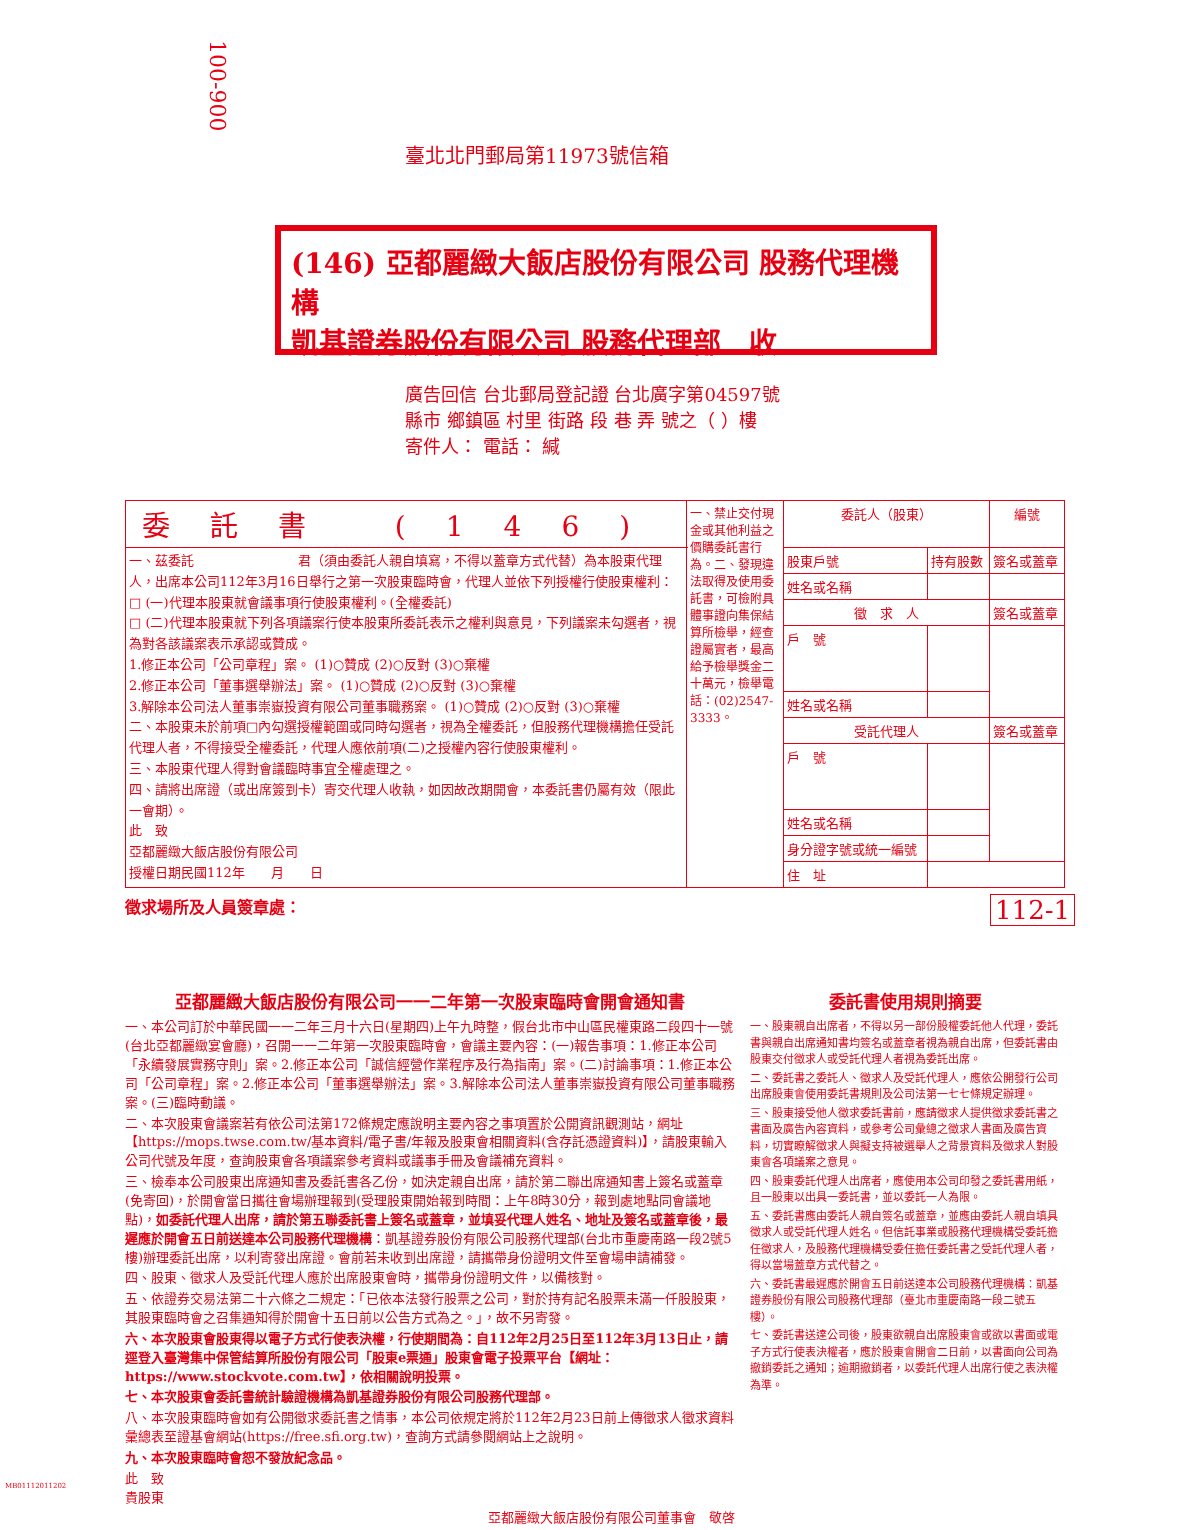100-900
臺北北門郵局第11973號信箱
(146) 亞都麗緻大飯店股份有限公司 股務代理機構
凱基證券股份有限公司 股務代理部　收
廣告回信 台北郵局登記證 台北廣字第04597號
縣市 鄉鎮區 村里 街路 段 巷 弄 號之（ ）樓
寄件人： 電話： 緘
| 委託書 (146) | 一、禁止交付現金或其他利益之價購委託書行為。二、發現違法取得及使用委託書，可檢附具體事證向集保結算所檢舉，經查證屬實者，最高給予檢舉獎金二十萬元，檢舉電話：(02)2547-3333。 | 委託人（股東） | | 編號 |
| 一、茲委託 君（須由委託人親自填寫，不得以蓋章方式代替）為本股東代理人，出席本公司112年3月16日舉行之第一次股東臨時會，代理人並依下列授權行使股東權利： □ (一)代理本股東就會議事項行使股東權利。(全權委託) □ (二)代理本股東就下列各項議案行使本股東所委託表示之權利與意見，下列議案未勾選者，視為對各該議案表示承認或贊成。 1.修正本公司「公司章程」案。 (1)○贊成 (2)○反對 (3)○棄權 2.修正本公司「董事選舉辦法」案。 (1)○贊成 (2)○反對 (3)○棄權 3.解除本公司法人董事崇嶽投資有限公司董事職務案。 (1)○贊成 (2)○反對 (3)○棄權 二、本股東未於前項□內勾選授權範圍或同時勾選者，視為全權委託，但股務代理機構擔任受託代理人者，不得接受全權委託，代理人應依前項(二)之授權內容行使股東權利。 三、本股東代理人得對會議臨時事宜全權處理之。 四、請將出席證（或出席簽到卡）寄交代理人收執，如因故改期開會，本委託書仍屬有效（限此一會期）。 此 致 亞都麗緻大飯店股份有限公司 授權日期民國112年 月 日 | | 股東戶號 | 持有股數 | 簽名或蓋章 |
| | | 姓名或名稱 | | |
| | | 徵 求 人 | | 簽名或蓋章 |
| | | 戶 號 | | |
| | | 姓名或名稱 | | |
| | | 受託代理人 | | 簽名或蓋章 |
| | | 戶 號 | | |
| | | 姓名或名稱 | | |
| | | 身分證字號或統一編號 | | |
| | | 住 址 | | |
徵求場所及人員簽章處： 112-1
亞都麗緻大飯店股份有限公司一一二年第一次股東臨時會開會通知書
一、本公司訂於中華民國一一二年三月十六日(星期四)上午九時整，假台北市中山區民權東路二段四十一號(台北亞都麗緻宴會廳)，召開一一二年第一次股東臨時會，會議主要內容：(一)報告事項：1.修正本公司「永續發展實務守則」案。2.修正本公司「誠信經營作業程序及行為指南」案。(二)討論事項：1.修正本公司「公司章程」案。2.修正本公司「董事選舉辦法」案。3.解除本公司法人董事崇嶽投資有限公司董事職務案。(三)臨時動議。
二、本次股東會議案若有依公司法第172條規定應說明主要內容之事項置於公開資訊觀測站，網址【https://mops.twse.com.tw/基本資料/電子書/年報及股東會相關資料(含存託憑證資料)】，請股東輸入公司代號及年度，查詢股東會各項議案參考資料或議事手冊及會議補充資料。
三、檢奉本公司股東出席通知書及委託書各乙份，如決定親自出席，請於第二聯出席通知書上簽名或蓋章(免寄回)，於開會當日攜往會場辦理報到(受理股東開始報到時間：上午8時30分，報到處地點同會議地點)，如委託代理人出席，請於第五聯委託書上簽名或蓋章，並填妥代理人姓名、地址及簽名或蓋章後，最遲應於開會五日前送達本公司股務代理機構：凱基證券股份有限公司股務代理部(台北市重慶南路一段2號5樓)辦理委託出席，以利寄發出席證。會前若未收到出席證，請攜帶身份證明文件至會場申請補發。
四、股東、徵求人及受託代理人應於出席股東會時，攜帶身份證明文件，以備核對。
五、依證券交易法第二十六條之二規定：「已依本法發行股票之公司，對於持有記名股票未滿一仟股股東，其股東臨時會之召集通知得於開會十五日前以公告方式為之。」，故不另寄發。
六、本次股東會股東得以電子方式行使表決權，行使期間為：自112年2月25日至112年3月13日止，請逕登入臺灣集中保管結算所股份有限公司「股東e票通」股東會電子投票平台【網址：https://www.stockvote.com.tw】，依相關說明投票。
七、本次股東會委託書統計驗證機構為凱基證券股份有限公司股務代理部。
八、本次股東臨時會如有公開徵求委託書之情事，本公司依規定將於112年2月23日前上傳徵求人徵求資料彙總表至證基會網站(https://free.sfi.org.tw)，查詢方式請參閱網站上之說明。
九、本次股東臨時會恕不發放紀念品。
此　致
貴股東
亞都麗緻大飯店股份有限公司董事會　敬啓
委託書使用規則摘要
一、股東親自出席者，不得以另一部份股權委託他人代理，委託書與親自出席通知書均簽名或蓋章者視為親自出席，但委託書由股東交付徵求人或受託代理人者視為委託出席。
二、委託書之委託人、徵求人及受託代理人，應依公開發行公司出席股東會使用委託書規則及公司法第一七七條規定辦理。
三、股東接受他人徵求委託書前，應請徵求人提供徵求委託書之書面及廣告內容資料，或參考公司彙總之徵求人書面及廣告資料，切實瞭解徵求人與擬支持被選舉人之背景資料及徵求人對股東會各項議案之意見。
四、股東委託代理人出席者，應使用本公司印發之委託書用紙，且一股東以出具一委託書，並以委託一人為限。
五、委託書應由委託人親自簽名或蓋章，並應由委託人親自填具徵求人或受託代理人姓名。但信託事業或股務代理機構受委託擔任徵求人，及股務代理機構受委任擔任委託書之受託代理人者，得以當場蓋章方式代替之。
六、委託書最遲應於開會五日前送達本公司股務代理機構：凱基證券股份有限公司股務代理部（臺北市重慶南路一段二號五樓）。
七、委託書送達公司後，股東欲親自出席股東會或欲以書面或電子方式行使表決權者，應於股東會開會二日前，以書面向公司為撤銷委託之通知；逾期撤銷者，以委託代理人出席行使之表決權為準。
MB01112011202